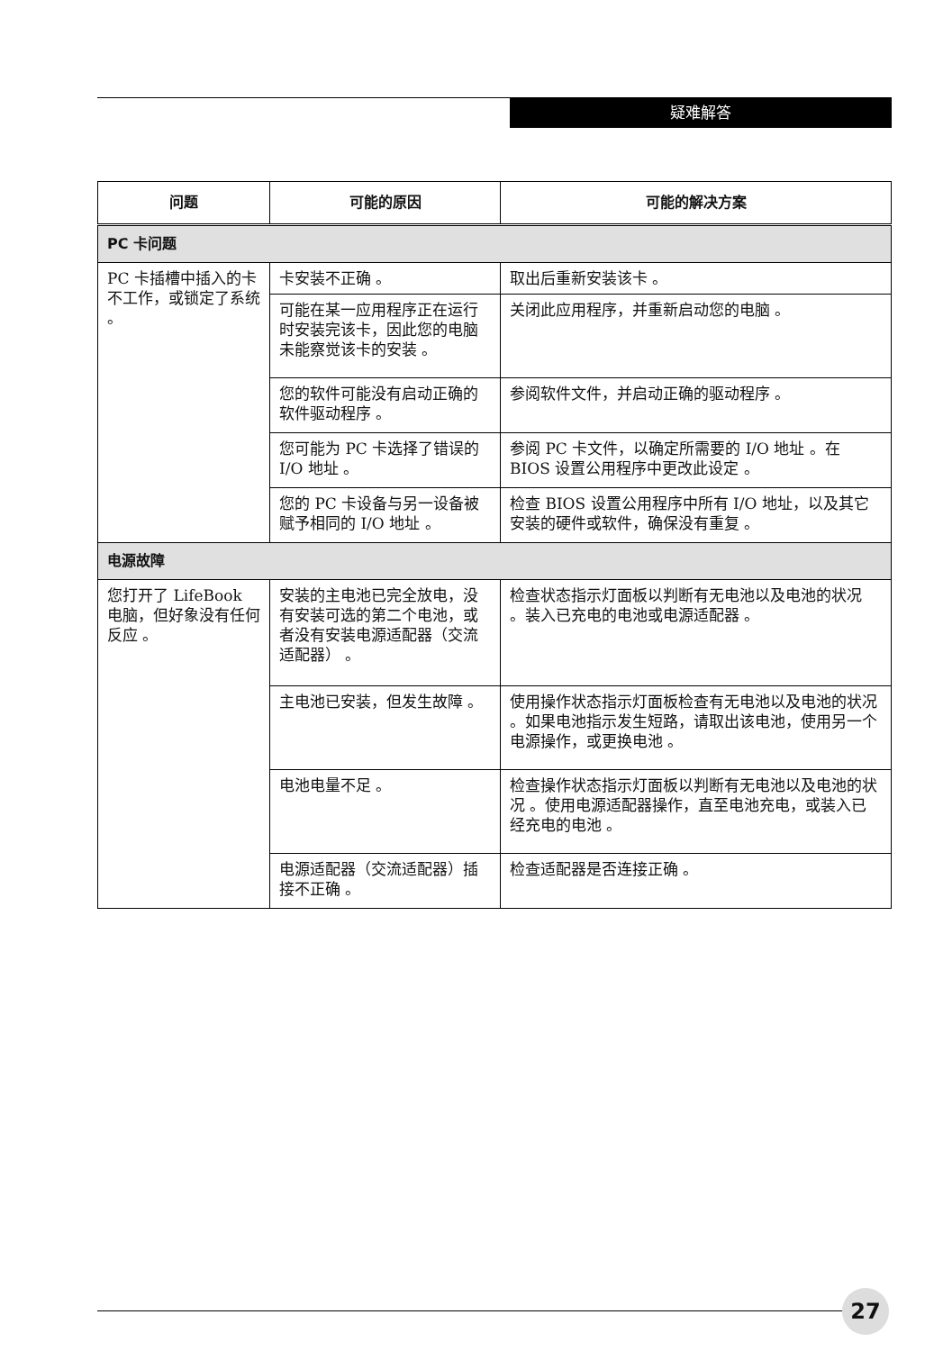疑难解答
| 问题 | 可能的原因 | 可能的解决方案 |
| --- | --- | --- |
| PC 卡问题 | | |
| PC 卡插槽中插入的卡不工作，或锁定了系统 。 | 卡安装不正确 。 | 取出后重新安装该卡 。 |
| | 可能在某一应用程序正在运行时安装完该卡，因此您的电脑未能察觉该卡的安装 。 | 关闭此应用程序，并重新启动您的电脑 。 |
| | 您的软件可能没有启动正确的软件驱动程序 。 | 参阅软件文件，并启动正确的驱动程序 。 |
| | 您可能为 PC 卡选择了错误的 I/O 地址 。 | 参阅 PC 卡文件，以确定所需要的 I/O 地址 。在 BIOS 设置公用程序中更改此设定 。 |
| | 您的 PC 卡设备与另一设备被赋予相同的 I/O 地址 。 | 检查 BIOS 设置公用程序中所有 I/O 地址，以及其它安装的硬件或软件，确保没有重复 。 |
| 电源故障 | | |
| 您打开了 LifeBook 电脑，但好象没有任何反应 。 | 安装的主电池已完全放电，没有安装可选的第二个电池，或者没有安装电源适配器（交流适配器） 。 | 检查状态指示灯面板以判断有无电池以及电池的状况 。装入已充电的电池或电源适配器 。 |
| | 主电池已安装，但发生故障 。 | 使用操作状态指示灯面板检查有无电池以及电池的状况 。如果电池指示发生短路，请取出该电池，使用另一个电源操作，或更换电池 。 |
| | 电池电量不足 。 | 检查操作状态指示灯面板以判断有无电池以及电池的状况 。使用电源适配器操作，直至电池充电，或装入已经充电的电池 。 |
| | 电源适配器（交流适配器）插接不正确 。 | 检查适配器是否连接正确 。 |
27